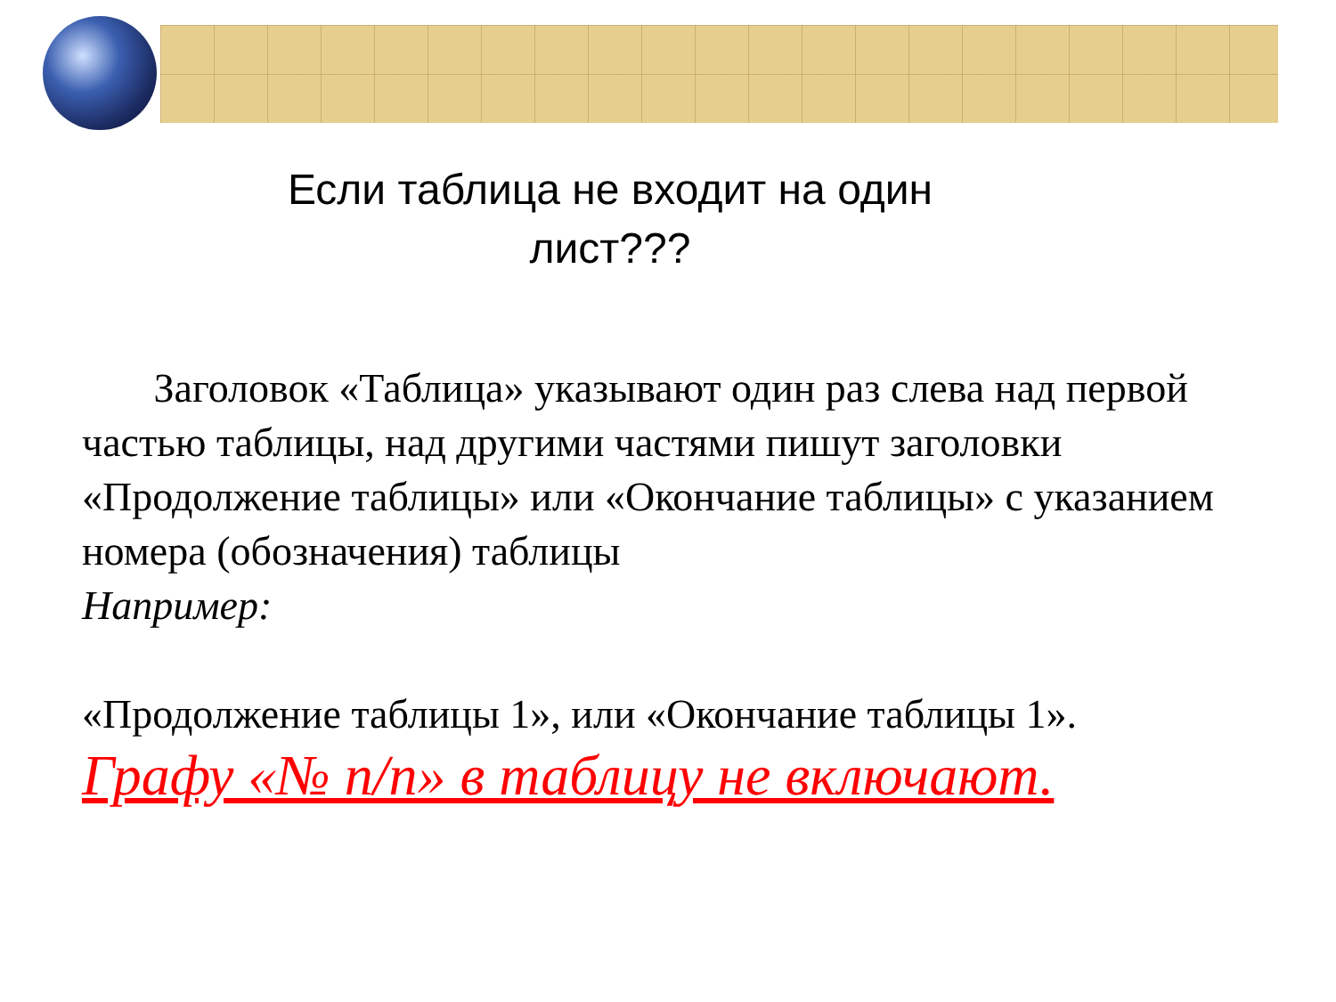Если таблица не входит на один лист???
Заголовок «Таблица» указывают один раз слева над первой частью таблицы, над другими частями пишут заголовки «Продолжение таблицы» или «Окончание таблицы» с указанием номера (обозначения) таблицы
Например:
«Продолжение таблицы 1», или «Окончание таблицы 1».
Графу «№ п/п» в таблицу не включают.